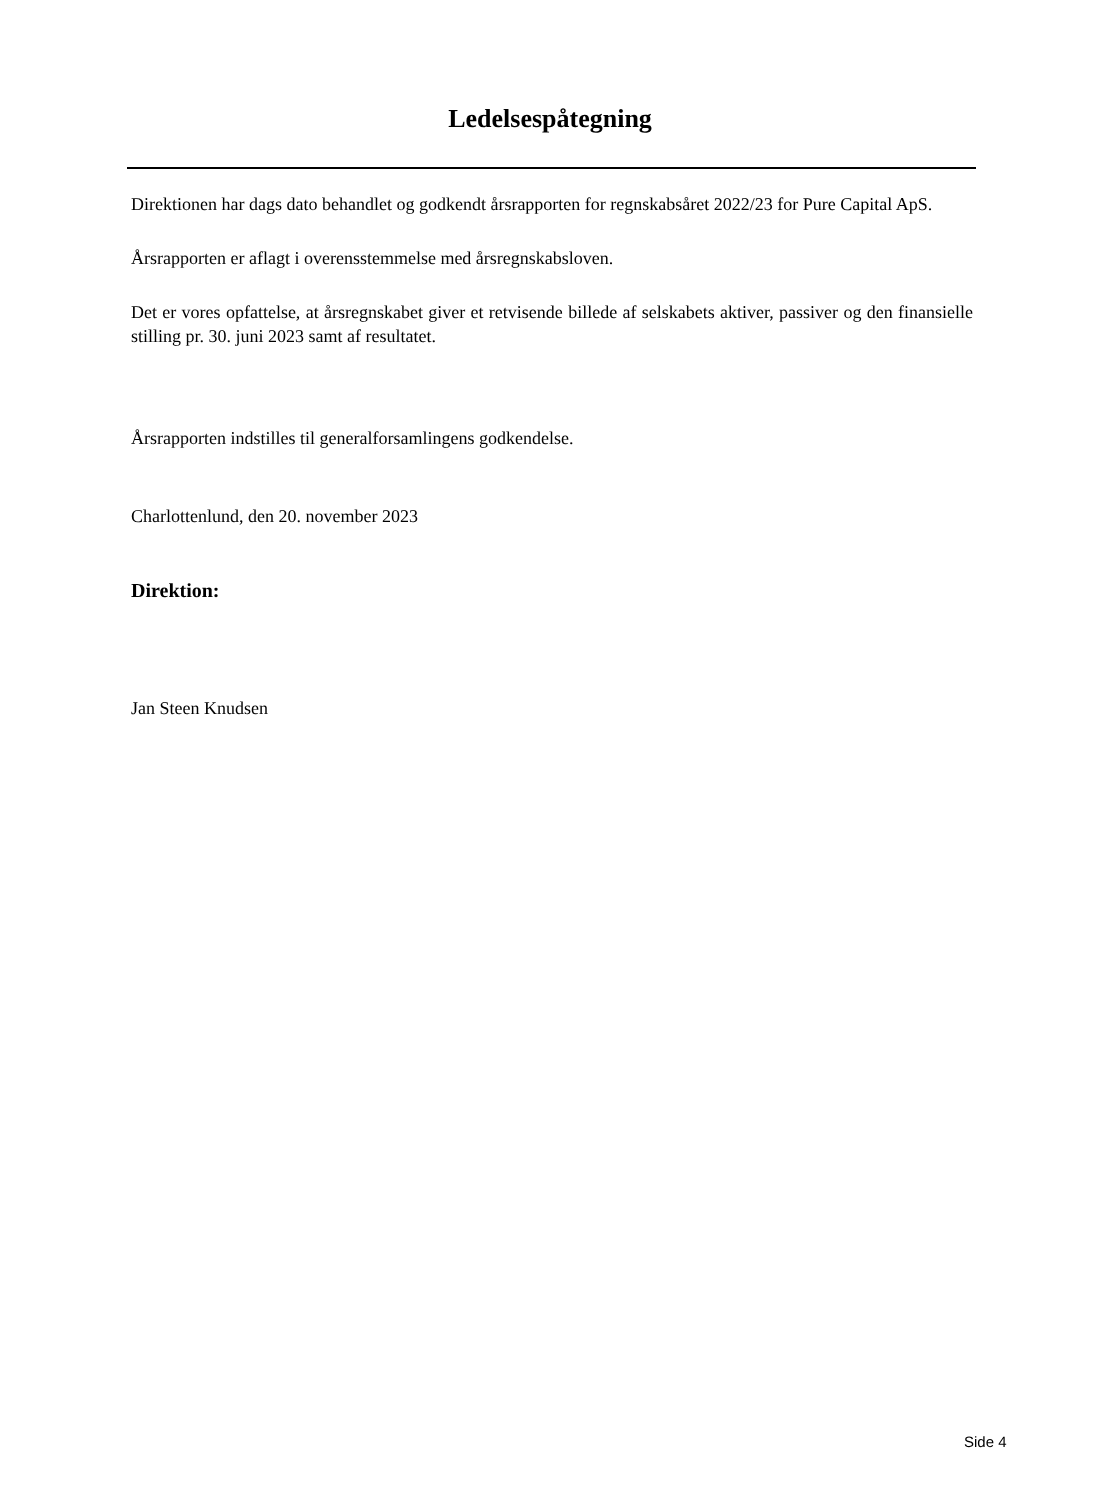Ledelsespåtegning
Direktionen har dags dato behandlet og godkendt årsrapporten for regnskabsåret 2022/23 for Pure Capital ApS.
Årsrapporten er aflagt i overensstemmelse med årsregnskabsloven.
Det er vores opfattelse, at årsregnskabet giver et retvisende billede af selskabets aktiver, passiver og den finansielle stilling pr. 30. juni 2023 samt af resultatet.
Årsrapporten indstilles til generalforsamlingens godkendelse.
Charlottenlund, den 20. november 2023
Direktion:
Jan Steen Knudsen
Side 4